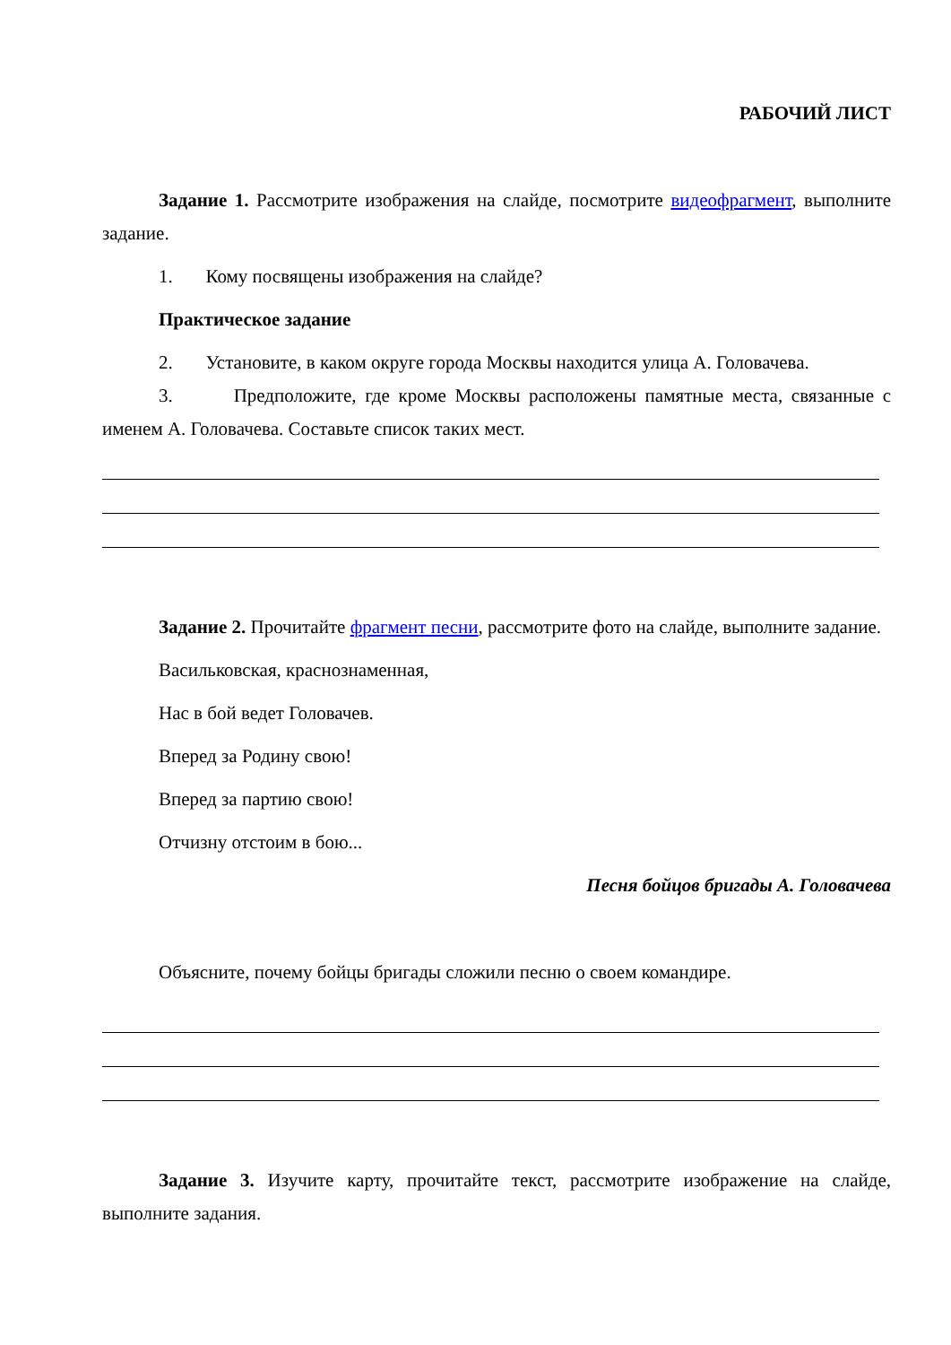РАБОЧИЙ ЛИСТ
Задание 1. Рассмотрите изображения на слайде, посмотрите видеофрагмент, выполните задание.
1. Кому посвящены изображения на слайде?
Практическое задание
2. Установите, в каком округе города Москвы находится улица А. Головачева.
3. Предположите, где кроме Москвы расположены памятные места, связанные с именем А. Головачева. Составьте список таких мест.
Задание 2. Прочитайте фрагмент песни, рассмотрите фото на слайде, выполните задание.
Васильковская, краснознаменная,
Нас в бой ведет Головачев.
Вперед за Родину свою!
Вперед за партию свою!
Отчизну отстоим в бою...
Песня бойцов бригады А. Головачева
Объясните, почему бойцы бригады сложили песню о своем командире.
Задание 3. Изучите карту, прочитайте текст, рассмотрите изображение на слайде, выполните задания.